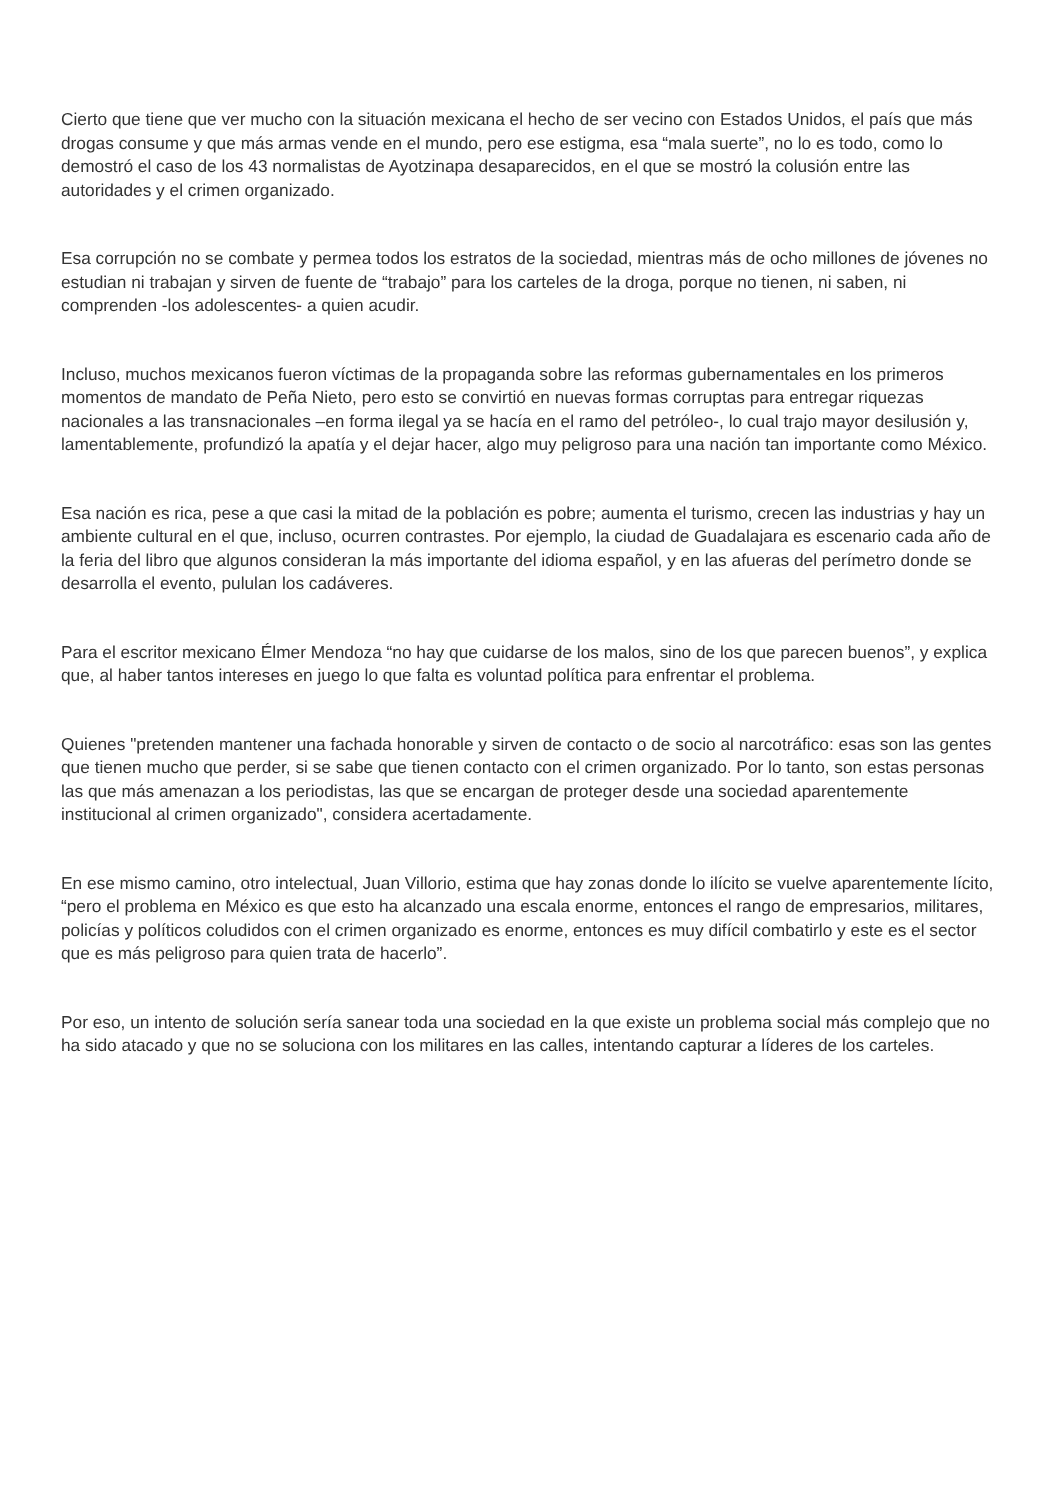Cierto que tiene que ver mucho con la situación mexicana el hecho de ser vecino con Estados Unidos, el país que más drogas consume y que más armas vende en el mundo, pero ese estigma, esa “mala suerte”, no lo es todo, como lo demostró el caso de los 43 normalistas de Ayotzinapa desaparecidos, en el que se mostró la colusión entre las autoridades y el crimen organizado.
Esa corrupción no se combate y permea todos los estratos de la sociedad, mientras más de ocho millones de jóvenes no estudian ni trabajan y sirven de fuente de “trabajo” para los carteles de la droga, porque no tienen, ni saben, ni comprenden -los adolescentes- a quien acudir.
Incluso, muchos mexicanos fueron víctimas de la propaganda sobre las reformas gubernamentales en los primeros momentos de mandato de Peña Nieto, pero esto se convirtió en nuevas formas corruptas para entregar riquezas nacionales a las transnacionales –en forma ilegal ya se hacía en el ramo del petróleo-, lo cual trajo mayor desilusión y, lamentablemente, profundizó la apatía y el dejar hacer, algo muy peligroso para una nación tan importante como México.
Esa nación es rica, pese a que casi la mitad de la población es pobre; aumenta el turismo, crecen las industrias y hay un ambiente cultural en el que, incluso, ocurren contrastes. Por ejemplo, la ciudad de Guadalajara es escenario cada año de la feria del libro que algunos consideran la más importante del idioma español, y en las afueras del perímetro donde se desarrolla el evento, pululan los cadáveres.
Para el escritor mexicano Élmer Mendoza “no hay que cuidarse de los malos, sino de los que parecen buenos”, y explica que, al haber tantos intereses en juego lo que falta es voluntad política para enfrentar el problema.
Quienes "pretenden mantener una fachada honorable y sirven de contacto o de socio al narcotráfico: esas son las gentes que tienen mucho que perder, si se sabe que tienen contacto con el crimen organizado. Por lo tanto, son estas personas las que más amenazan a los periodistas, las que se encargan de proteger desde una sociedad aparentemente institucional al crimen organizado", considera acertadamente.
En ese mismo camino, otro intelectual, Juan Villorio, estima que hay zonas donde lo ilícito se vuelve aparentemente lícito, “pero el problema en México es que esto ha alcanzado una escala enorme, entonces el rango de empresarios, militares, policías y políticos coludidos con el crimen organizado es enorme, entonces es muy difícil combatirlo y este es el sector que es más peligroso para quien trata de hacerlo”.
Por eso, un intento de solución sería sanear toda una sociedad en la que existe un problema social más complejo que no ha sido atacado y que no se soluciona con los militares en las calles, intentando capturar a líderes de los carteles.